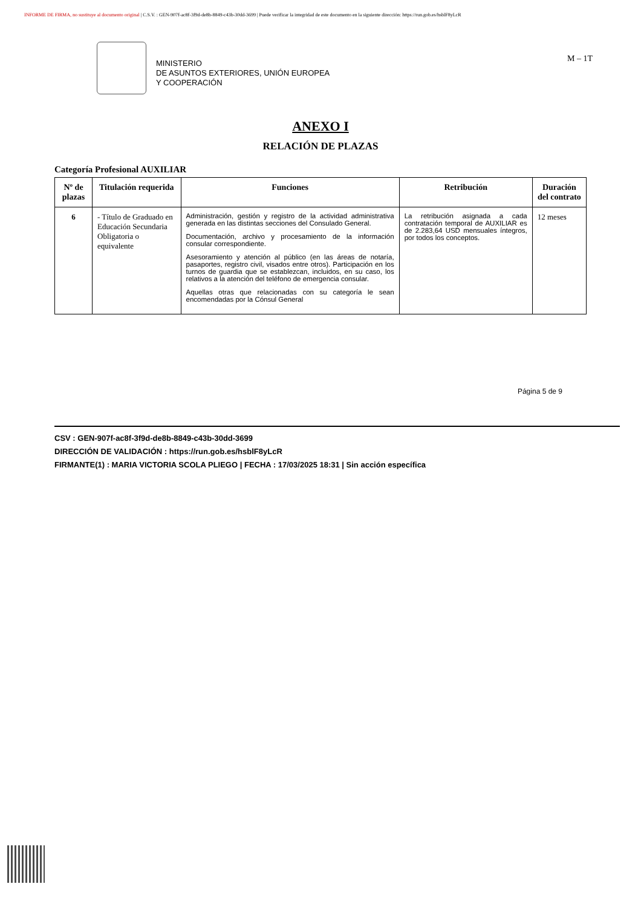INFORME DE FIRMA, no sustituye al documento original | C.S.V. : GEN-907f-ac8f-3f9d-de8b-8849-c43b-30dd-3699 | Puede verificar la integridad de este documento en la siguiente dirección: https://run.gob.es/hsblF8yLcR
MINISTERIO
DE ASUNTOS EXTERIORES, UNIÓN EUROPEA
Y COOPERACIÓN
M – 1T
ANEXO I
RELACIÓN DE PLAZAS
Categoría Profesional AUXILIAR
| Nº de plazas | Titulación requerida | Funciones | Retribución | Duración del contrato |
| --- | --- | --- | --- | --- |
| 6 | - Título de Graduado en Educación Secundaria Obligatoria o equivalente | Administración, gestión y registro de la actividad administrativa generada en las distintas secciones del Consulado General. Documentación, archivo y procesamiento de la información consular correspondiente. Asesoramiento y atención al público (en las áreas de notaría, pasaportes, registro civil, visados entre otros). Participación en los turnos de guardia que se establezcan, incluidos, en su caso, los relativos a la atención del teléfono de emergencia consular. Aquellas otras que relacionadas con su categoría le sean encomendadas por la Cónsul General | La retribución asignada a cada contratación temporal de AUXILIAR es de 2.283,64 USD mensuales íntegros, por todos los conceptos. | 12 meses |
Página 5 de 9
CSV : GEN-907f-ac8f-3f9d-de8b-8849-c43b-30dd-3699
DIRECCIÓN DE VALIDACIÓN : https://run.gob.es/hsblF8yLcR
FIRMANTE(1) : MARIA VICTORIA SCOLA PLIEGO | FECHA : 17/03/2025 18:31 | Sin acción específica